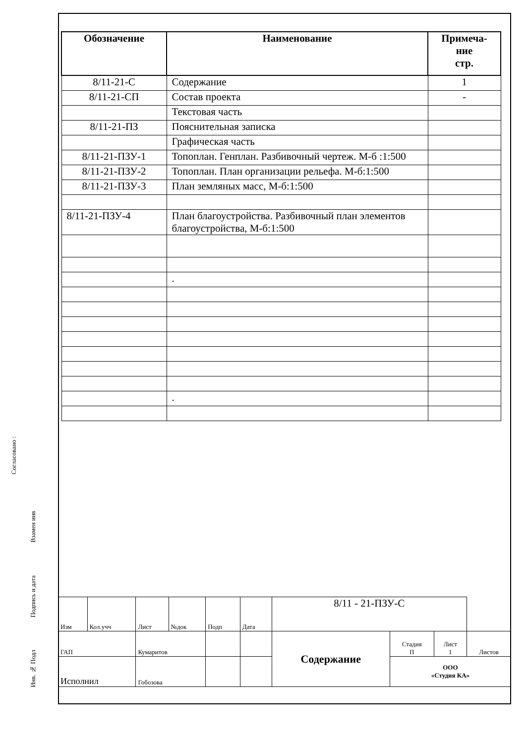| Обозначение | Наименование | Примеча- ние стр. |
| --- | --- | --- |
| 8/11-21-С | Содержание | 1 |
| 8/11-21-СП | Состав проекта | - |
| | Текстовая часть | |
| 8/11-21-ПЗ | Пояснительная записка | |
| | Графическая часть | |
| 8/11-21-ПЗУ-1 | Топоплан. Генплан. Разбивочный чертеж. М-б :1:500 | |
| 8/11-21-ПЗУ-2 | Топоплан. План организации рельефа. М-б:1:500 | |
| 8/11-21-ПЗУ-3 | План земляных масс, М-б:1:500 | |
| 8/11-21-ПЗУ-4 | План благоустройства. Разбивочный план элементов благоустройства, М-б:1:500 | |
| | . | |
| | . | |
Согласовано :
Взамен инв
Подпись и дата
Инв. № Подл
| Изм | Кол.учч | Лист | №док | Подп | Дата | 8/11 - 21-ПЗУ-С | | | |
| ГАП | | Кумаритов | | | | Содержание | Стадия П | Лист 1 | Листов |
| Исполнил | | Гобозова | | | | | ООО «Студия КА» | | |